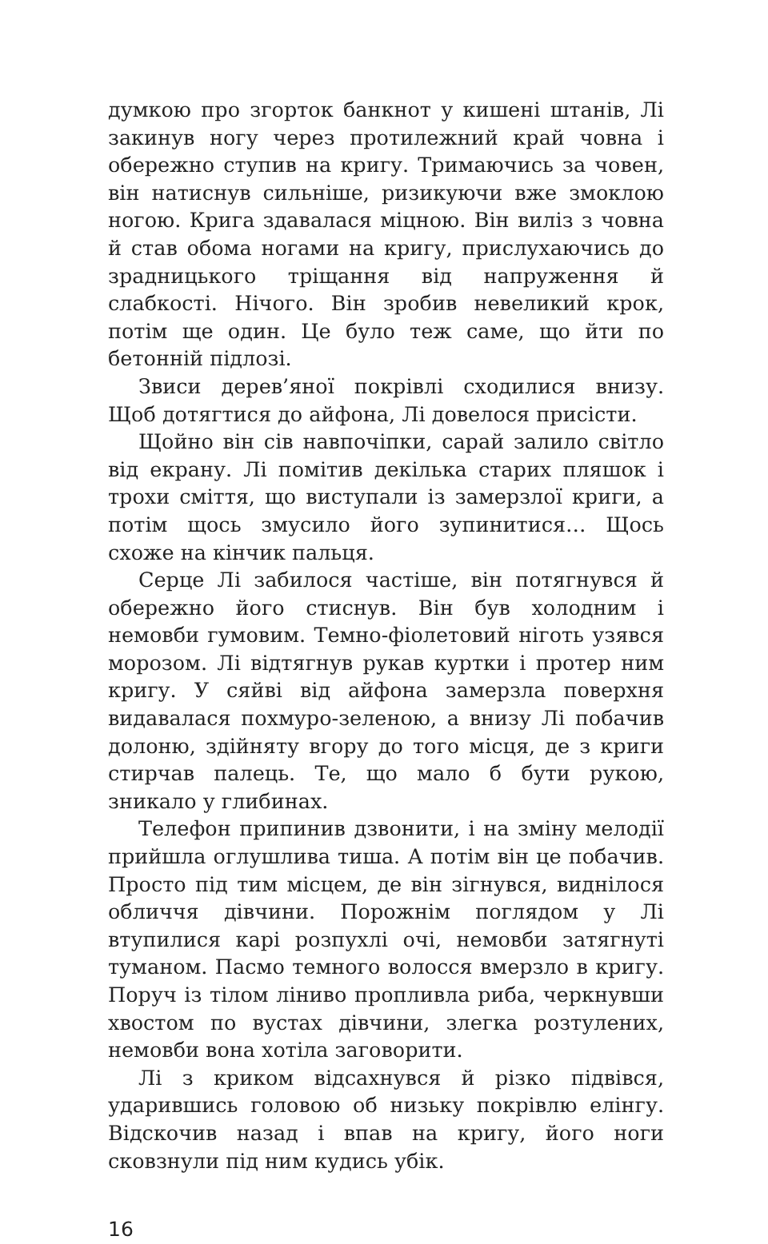думкою про згорток банкнот у кишені штанів, Лі закинув ногу через протилежний край човна і обережно ступив на кригу. Тримаючись за човен, він натиснув сильніше, ризикуючи вже змоклою ногою. Крига здавалася міцною. Він виліз з човна й став обома ногами на кригу, прислухаючись до зрадницького тріщання від напруження й слабкості. Нічого. Він зробив невеликий крок, потім ще один. Це було теж саме, що йти по бетонній підлозі.
Звиси дерев’яної покрівлі сходилися внизу. Щоб дотягтися до айфона, Лі довелося присісти.
Щойно він сів навпочіпки, сарай залило світло від екрану. Лі помітив декілька старих пляшок і трохи сміття, що виступали із замерзлої криги, а потім щось змусило його зупинитися… Щось схоже на кінчик пальця.
Серце Лі забилося частіше, він потягнувся й обережно його стиснув. Він був холодним і немовби гумовим. Темно-фіолетовий ніготь узявся морозом. Лі відтягнув рукав куртки і протер ним кригу. У сяйві від айфона замерзла поверхня видавалася похмуро-зеленою, а внизу Лі побачив долоню, здійняту вгору до того місця, де з криги стирчав палець. Те, що мало б бути рукою, зникало у глибинах.
Телефон припинив дзвонити, і на зміну мелодії прийшла оглушлива тиша. А потім він це побачив. Просто під тим місцем, де він зігнувся, виднілося обличчя дівчини. Порожнім поглядом у Лі втупилися карі розпухлі очі, немовби затягнуті туманом. Пасмо темного волосся вмерзло в кригу. Поруч із тілом ліниво пропливла риба, черкнувши хвостом по вустах дівчини, злегка розтулених, немовби вона хотіла заговорити.
Лі з криком відсахнувся й різко підвівся, ударившись головою об низьку покрівлю елінгу. Відскочив назад і впав на кригу, його ноги сковзнули під ним кудись убік.
16